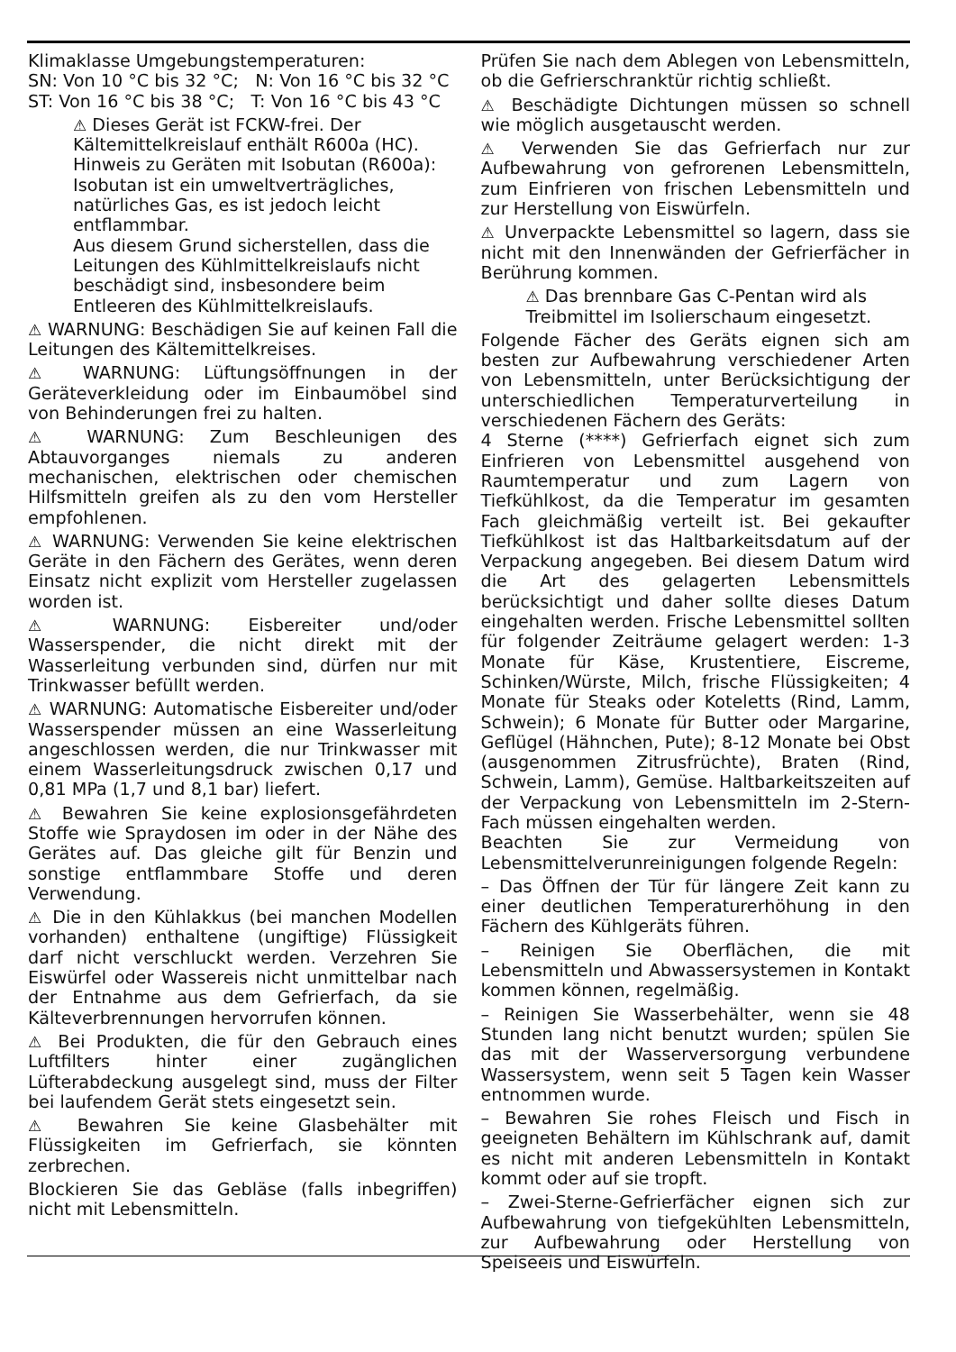Klimaklasse Umgebungstemperaturen:
SN: Von 10 °C bis 32 °C; N: Von 16 °C bis 32 °C
ST: Von 16 °C bis 38 °C; T: Von 16 °C bis 43 °C
⚠ Dieses Gerät ist FCKW-frei. Der Kältemittelkreislauf enthält R600a (HC).
Hinweis zu Geräten mit Isobutan (R600a): Isobutan ist ein umweltverträgliches, natürliches Gas, es ist jedoch leicht entflammbar.
Aus diesem Grund sicherstellen, dass die Leitungen des Kühlmittelkreislaufs nicht beschädigt sind, insbesondere beim Entleeren des Kühlmittelkreislaufs.
⚠ WARNUNG: Beschädigen Sie auf keinen Fall die Leitungen des Kältemittelkreises.
⚠ WARNUNG: Lüftungsöffnungen in der Geräteverkleidung oder im Einbaumöbel sind von Behinderungen frei zu halten.
⚠ WARNUNG: Zum Beschleunigen des Abtauvorganges niemals zu anderen mechanischen, elektrischen oder chemischen Hilfsmitteln greifen als zu den vom Hersteller empfohlenen.
⚠ WARNUNG: Verwenden Sie keine elektrischen Geräte in den Fächern des Gerätes, wenn deren Einsatz nicht explizit vom Hersteller zugelassen worden ist.
⚠ WARNUNG: Eisbereiter und/oder Wasserspender, die nicht direkt mit der Wasserleitung verbunden sind, dürfen nur mit Trinkwasser befüllt werden.
⚠ WARNUNG: Automatische Eisbereiter und/oder Wasserspender müssen an eine Wasserleitung angeschlossen werden, die nur Trinkwasser mit einem Wasserleitungsdruck zwischen 0,17 und 0,81 MPa (1,7 und 8,1 bar) liefert.
⚠ Bewahren Sie keine explosionsgefährdeten Stoffe wie Spraydosen im oder in der Nähe des Gerätes auf. Das gleiche gilt für Benzin und sonstige entflammbare Stoffe und deren Verwendung.
⚠ Die in den Kühlakkus (bei manchen Modellen vorhanden) enthaltene (ungiftige) Flüssigkeit darf nicht verschluckt werden. Verzehren Sie Eiswürfel oder Wassereis nicht unmittelbar nach der Entnahme aus dem Gefrierfach, da sie Kälteverbrennungen hervorrufen können.
⚠ Bei Produkten, die für den Gebrauch eines Luftfilters hinter einer zugänglichen Lüfterabdeckung ausgelegt sind, muss der Filter bei laufendem Gerät stets eingesetzt sein.
⚠ Bewahren Sie keine Glasbehälter mit Flüssigkeiten im Gefrierfach, sie könnten zerbrechen.
Blockieren Sie das Gebläse (falls inbegriffen) nicht mit Lebensmitteln.
Prüfen Sie nach dem Ablegen von Lebensmitteln, ob die Gefrierschranktür richtig schließt.
⚠ Beschädigte Dichtungen müssen so schnell wie möglich ausgetauscht werden.
⚠ Verwenden Sie das Gefrierfach nur zur Aufbewahrung von gefrorenen Lebensmitteln, zum Einfrieren von frischen Lebensmitteln und zur Herstellung von Eiswürfeln.
⚠ Unverpackte Lebensmittel so lagern, dass sie nicht mit den Innenwänden der Gefrierfächer in Berührung kommen.
⚠ Das brennbare Gas C-Pentan wird als Treibmittel im Isolierschaum eingesetzt.
Folgende Fächer des Geräts eignen sich am besten zur Aufbewahrung verschiedener Arten von Lebensmitteln, unter Berücksichtigung der unterschiedlichen Temperaturverteilung in verschiedenen Fächern des Geräts:
4 Sterne (****) Gefrierfach eignet sich zum Einfrieren von Lebensmittel ausgehend von Raumtemperatur und zum Lagern von Tiefkühlkost, da die Temperatur im gesamten Fach gleichmäßig verteilt ist. Bei gekaufter Tiefkühlkost ist das Haltbarkeitsdatum auf der Verpackung angegeben. Bei diesem Datum wird die Art des gelagerten Lebensmittels berücksichtigt und daher sollte dieses Datum eingehalten werden. Frische Lebensmittel sollten für folgender Zeiträume gelagert werden: 1-3 Monate für Käse, Krustentiere, Eiscreme, Schinken/Würste, Milch, frische Flüssigkeiten; 4 Monate für Steaks oder Koteletts (Rind, Lamm, Schwein); 6 Monate für Butter oder Margarine, Geflügel (Hähnchen, Pute); 8-12 Monate bei Obst (ausgenommen Zitrusfrüchte), Braten (Rind, Schwein, Lamm), Gemüse. Haltbarkeitszeiten auf der Verpackung von Lebensmitteln im 2-Stern-Fach müssen eingehalten werden.
Beachten Sie zur Vermeidung von Lebensmittelverunreinigungen folgende Regeln:
– Das Öffnen der Tür für längere Zeit kann zu einer deutlichen Temperaturerhöhung in den Fächern des Kühlgeräts führen.
– Reinigen Sie Oberflächen, die mit Lebensmitteln und Abwassersystemen in Kontakt kommen können, regelmäßig.
– Reinigen Sie Wasserbehälter, wenn sie 48 Stunden lang nicht benutzt wurden; spülen Sie das mit der Wasserversorgung verbundene Wassersystem, wenn seit 5 Tagen kein Wasser entnommen wurde.
– Bewahren Sie rohes Fleisch und Fisch in geeigneten Behältern im Kühlschrank auf, damit es nicht mit anderen Lebensmitteln in Kontakt kommt oder auf sie tropft.
– Zwei-Sterne-Gefrierfächer eignen sich zur Aufbewahrung von tiefgekühlten Lebensmitteln, zur Aufbewahrung oder Herstellung von Speiseeis und Eiswürfeln.